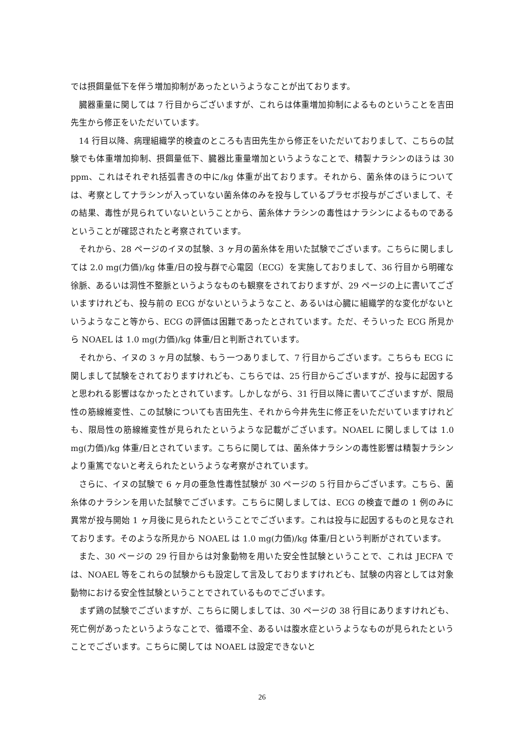では摂餌量低下を伴う増加抑制があったというようなことが出ております。
臓器重量に関しては 7 行目からございますが、これらは体重増加抑制によるものということを吉田先生から修正をいただいています。
14 行目以降、病理組織学的検査のところも吉田先生から修正をいただいておりまして、こちらの試験でも体重増加抑制、摂餌量低下、臓器比重量増加というようなことで、精製ナラシンのほうは 30 ppm、これはそれぞれ括弧書きの中に/kg 体重が出ております。それから、菌糸体のほうについては、考察としてナラシンが入っていない菌糸体のみを投与しているプラセボ投与がございまして、その結果、毒性が見られていないということから、菌糸体ナラシンの毒性はナラシンによるものであるということが確認されたと考察されています。
それから、28 ページのイヌの試験、3 ヶ月の菌糸体を用いた試験でございます。こちらに関しましては 2.0 mg(力価)/kg 体重/日の投与群で心電図（ECG）を実施しておりまして、36 行目から明確な徐脈、あるいは洞性不整脈というようなものも観察をされておりますが、29 ページの上に書いてございますけれども、投与前の ECG がないというようなこと、あるいは心臓に組織学的な変化がないというようなこと等から、ECG の評価は困難であったとされています。ただ、そういった ECG 所見から NOAEL は 1.0 mg(力価)/kg 体重/日と判断されています。
それから、イヌの 3 ヶ月の試験、もう一つありまして、7 行目からございます。こちらも ECG に関しまして試験をされておりますけれども、こちらでは、25 行目からございますが、投与に起因すると思われる影響はなかったとされています。しかしながら、31 行目以降に書いてございますが、限局性の筋線維変性、この試験についても吉田先生、それから今井先生に修正をいただいていますけれども、限局性の筋線維変性が見られたというような記載がございます。NOAEL に関しましては 1.0 mg(力価)/kg 体重/日とされています。こちらに関しては、菌糸体ナラシンの毒性影響は精製ナラシンより重篤でないと考えられたというような考察がされています。
さらに、イヌの試験で 6 ヶ月の亜急性毒性試験が 30 ページの 5 行目からございます。こちら、菌糸体のナラシンを用いた試験でございます。こちらに関しましては、ECG の検査で雌の 1 例のみに異常が投与開始 1 ヶ月後に見られたということでございます。これは投与に起因するものと見なされております。そのような所見から NOAEL は 1.0 mg(力価)/kg 体重/日という判断がされています。
また、30 ページの 29 行目からは対象動物を用いた安全性試験ということで、これは JECFA では、NOAEL 等をこれらの試験からも設定して言及しておりますけれども、試験の内容としては対象動物における安全性試験ということでされているものでございます。
まず鶏の試験でございますが、こちらに関しましては、30 ページの 38 行目にありますけれども、死亡例があったというようなことで、循環不全、あるいは腹水症というようなものが見られたということでございます。こちらに関しては NOAEL は設定できないと
26